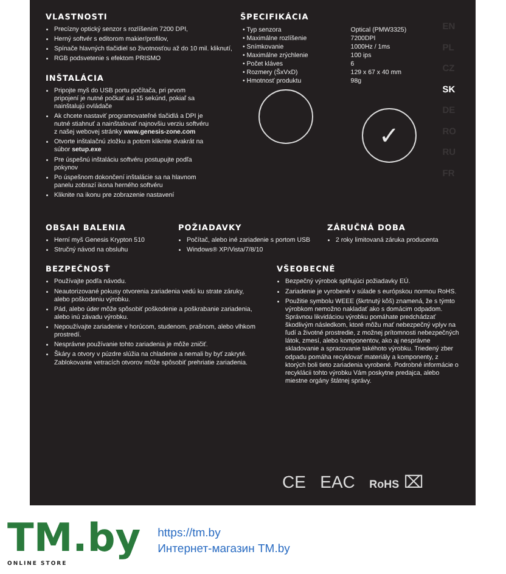EN
PL
CZ
SK
DE
RO
RU
FR
VLASTNOSTI
Precízny optický senzor s rozlíšením 7200 DPI,
Herný softvér s editorom makier/profilov,
Spínače hlavných tlačidiel so životnosťou až do 10 mil. kliknutí,
RGB podsvetenie s efektom PRISMO
INŠTALÁCIA
Pripojte myš do USB portu počítača, pri prvom pripojení je nutné počkať asi 15 sekúnd, pokiaľ sa nainštalujú ovládače
Ak chcete nastaviť programovateľné tlačidlá a DPI je nutné stiahnuť a nainštalovať najnovšiu verziu softvéru z našej webovej stránky www.genesis-zone.com
Otvorte inštalačnú zložku a potom kliknite dvakrát na súbor setup.exe
Pre úspešnú inštaláciu softvéru postupujte podľa pokynov
Po úspešnom dokončení inštalácie sa na hlavnom panelu zobrazí ikona herného softvéru
Kliknite na ikonu pre zobrazenie nastavení
ŠPECIFIKÁCIA
| • Typ senzora | Optical (PMW3325) |
| • Maximálne rozlíšenie | 7200DPI |
| • Snímkovanie | 1000Hz / 1ms |
| • Maximálne zrýchlenie | 100 ips |
| • Počet kláves | 6 |
| • Rozmery (ŠxVxD) | 129 x 67 x 40 mm |
| • Hmotnosť produktu | 98g |
✓
OBSAH BALENIA
Herní myš Genesis Krypton 510
Stručný návod na obsluhu
POŽIADAVKY
Počítač, alebo iné zariadenie s portom USB
Windows® XP/Vista/7/8/10
ZÁRUČNÁ DOBA
2 roky limitovaná záruka producenta
BEZPEČNOSŤ
Používajte podľa návodu.
Neautorizované pokusy otvorenia zariadenia vedú ku strate záruky, alebo poškodeniu výrobku.
Pád, alebo úder môže spôsobiť poškodenie a poškrabanie zariadenia, alebo inú závadu výrobku.
Nepoužívajte zariadenie v horúcom, studenom, prašnom, alebo vlhkom prostredí.
Nesprávne používanie tohto zariadenia je môže zničiť.
Škáry a otvory v púzdre slúžia na chladenie a nemali by byť zakryté. Zablokovanie vetracích otvorov môže spôsobiť prehriatie zariadenia.
VŠEOBECNÉ
Bezpečný výrobok splňujúci požiadavky EÚ.
Zariadenie je vyrobené v súlade s európskou normou RoHS.
Použitie symbolu WEEE (škrtnutý kôš) znamená, že s týmto výrobkom nemožno nakladať ako s domácim odpadom. Správnou likvidáciou výrobku pomáhate predchádzať škodlivým následkom, ktoré môžu mať nebezpečný vplyv na ľudí a životné prostredie, z možnej prítomnosti nebezpečných látok, zmesí, alebo komponentov, ako aj nesprávne skladovanie a spracovanie takéhoto výrobku. Triedený zber odpadu pomáha recyklovať materiály a komponenty, z ktorých boli tieto zariadenia vyrobené. Podrobné informácie o recyklácii tohto výrobku Vám poskytne predajca, alebo miestne orgány štátnej správy.
CE EAC RoHS ⌧
TM.by
ONLINE STORE
https://tm.by
Интернет-магазин TM.by